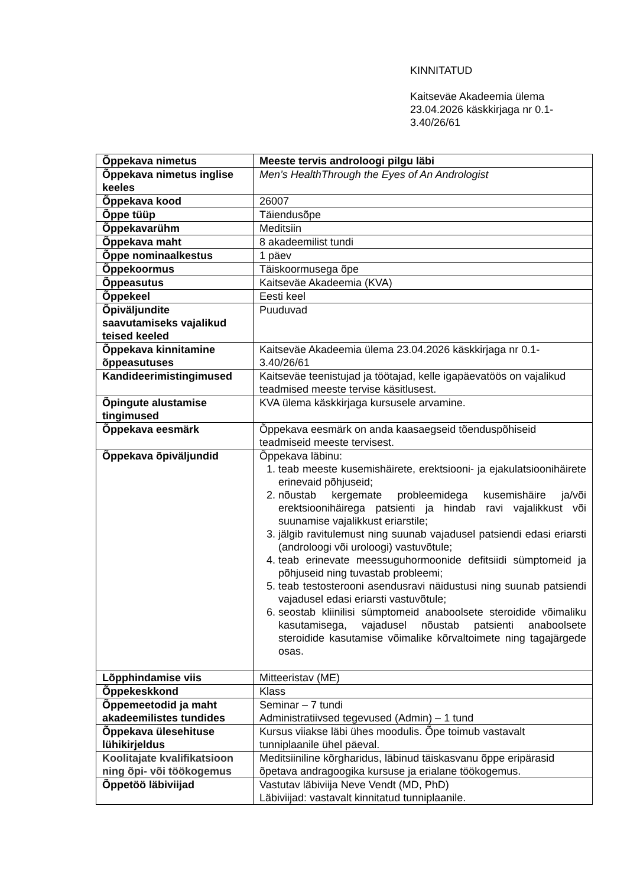KINNITATUD
Kaitseväe Akadeemia ülema
23.04.2026 käskkirjaga nr 0.1-
3.40/26/61
| Õppekava nimetus | Meeste tervis androloogi pilgu läbi |
| Õppekava nimetus inglise keeles | Men’s HealthThrough the Eyes of An Andrologist |
| Õppekava kood | 26007 |
| Õppe tüüp | Täiendusõpe |
| Õppekavarühm | Meditsiin |
| Õppekava maht | 8 akadeemilist tundi |
| Õppe nominaalkestus | 1 päev |
| Õppekoormus | Täiskoormusega õpe |
| Õppeasutus | Kaitseväe Akadeemia (KVA) |
| Õppekeel | Eesti keel |
| Õpiväljundite saavutamiseks vajalikud teised keeled | Puuduvad |
| Õppekava kinnitamine õppeasutuses | Kaitseväe Akadeemia ülema 23.04.2026 käskkirjaga nr 0.1-3.40/26/61 |
| Kandideerimistingimused | Kaitseväe teenistujad ja töötajad, kelle igapäevatöös on vajalikud teadmised meeste tervise käsitlusest. |
| Õpingute alustamise tingimused | KVA ülema käskkirjaga kursusele arvamine. |
| Õppekava eesmärk | Õppekava eesmärk on anda kaasaegseid tõenduspõhiseid teadmiseid meeste tervisest. |
| Õppekava õpiväljundid | Õppekava läbinu: 1. teab meeste kusemishäirete, erektsiooni- ja ejakulatsioonihäirete erinevaid põhjuseid; 2. nõustab kergemate probleemidega kusemishäire ja/või erektsioonihäirega patsienti ja hindab ravi vajalikkust või suunamise vajalikkust eriarstile; 3. jälgib ravitulemust ning suunab vajadusel patsiendi edasi eriarsti (androloogi või uroloogi) vastuvõtule; 4. teab erinevate meessuguhormoonide defitsiidi sümptomeid ja põhjuseid ning tuvastab probleemi; 5. teab testosterooni asendusravi näidustusi ning suunab patsiendi vajadusel edasi eriarsti vastuvõtule; 6. seostab kliinilisi sümptomeid anaboolsete steroidide võimaliku kasutamisega, vajadusel nõustab patsienti anaboolsete steroidide kasutamise võimalike kõrvaltoimete ning tagajärgede osas. |
| Lõpphindamise viis | Mitteeristav (ME) |
| Õppekeskkond | Klass |
| Õppemeetodid ja maht akadeemilistes tundides | Seminar – 7 tundi Administratiivsed tegevused (Admin) – 1 tund |
| Õppekava ülesehituse lühikirjeldus | Kursus viiakse läbi ühes moodulis. Õpe toimub vastavalt tunniplaanile ühel päeval. |
| Koolitajate kvalifikatsioon ning õpi- või töökogemus | Meditsiiniline kõrgharidus, läbinud täiskasvanu õppe eripärasid õpetava andragoogika kursuse ja erialane töökogemus. |
| Õppetöö läbiviijad | Vastutav läbiviija Neve Vendt (MD, PhD) Läbiviijad: vastavalt kinnitatud tunniplaanile. |